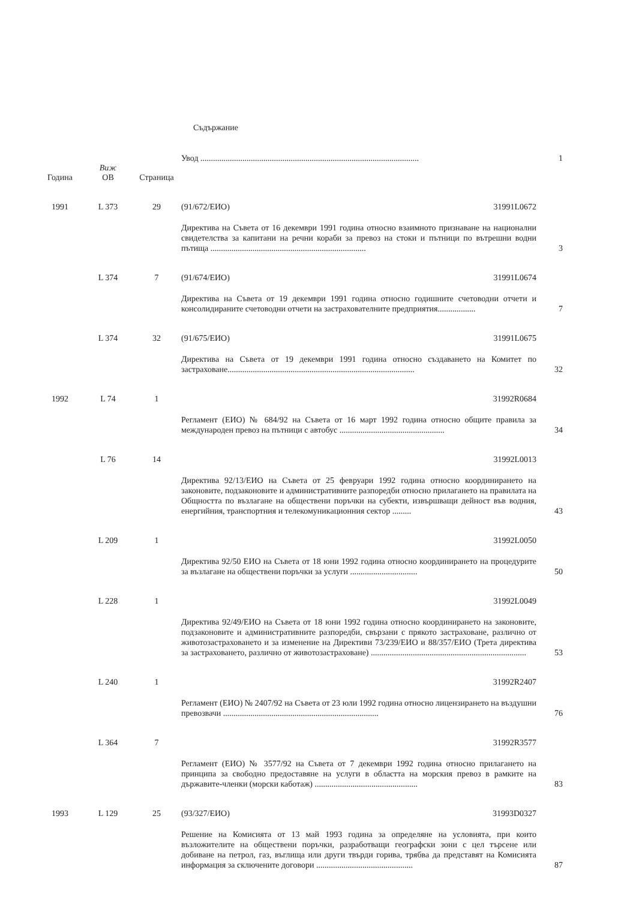Съдържание
| | | | Увод ........................................................................................................ | 1 |
| Година | Виж ОВ | Страница | | |
| 1991 | L 373 | 29 | (91/672/ЕИО) 31991L0672 | |
| | | | Директива на Съвета от 16 декември 1991 година относно взаимното признаване на национални свидетелства за капитани на речни кораби за превоз на стоки и пътници по вътрешни водни пътища .......................................................................... | 3 |
| | L 374 | 7 | (91/674/ЕИО) 31991L0674 | |
| | | | Директива на Съвета от 19 декември 1991 година относно годишните счетоводни отчети и консолидираните счетоводни отчети на застрахователните предприятия.................. | 7 |
| | L 374 | 32 | (91/675/ЕИО) 31991L0675 | |
| | | | Директива на Съвета от 19 декември 1991 година относно създаването на Комитет по застраховане......................................................................................... | 32 |
| 1992 | L 74 | 1 | 31992R0684 | |
| | | | Регламент (ЕИО) № 684/92 на Съвета от 16 март 1992 година относно общите правила за международен превоз на пътници с автобус .................................................. | 34 |
| | L 76 | 14 | 31992L0013 | |
| | | | Директива 92/13/ЕИО на Съвета от 25 февруари 1992 година относно координирането на законовите, подзаконовите и административните разпоредби относно прилагането на правилата на Общността по възлагане на обществени поръчки на субекти, извършващи дейност във водния, енергийния, транспортния и телекомуникационния сектор ......... | 43 |
| | L 209 | 1 | 31992L0050 | |
| | | | Директива 92/50 ЕИО на Съвета от 18 юни 1992 година относно координирането на процедурите за възлагане на обществени поръчки за услуги ................................ | 50 |
| | L 228 | 1 | 31992L0049 | |
| | | | Директива 92/49/ЕИО на Съвета от 18 юни 1992 година относно координирането на законовите, подзаконовите и административните разпоредби, свързани с прякото застраховане, различно от животозастраховането и за изменение на Директиви 73/239/ЕИО и 88/357/ЕИО (Трета директива за застраховането, различно от животозастраховане) .......................................................................... | 53 |
| | L 240 | 1 | 31992R2407 | |
| | | | Регламент (ЕИО) № 2407/92 на Съвета от 23 юли 1992 година относно лицензирането на въздушни превозвачи .......................................................................... | 76 |
| | L 364 | 7 | 31992R3577 | |
| | | | Регламент (ЕИО) № 3577/92 на Съвета от 7 декември 1992 година относно прилагането на принципа за свободно предоставяне на услуги в областта на морския превоз в рамките на държавите-членки (морски каботаж) ................................................. | 83 |
| 1993 | L 129 | 25 | (93/327/ЕИО) 31993D0327 | |
| | | | Решение на Комисията от 13 май 1993 година за определяне на условията, при които възложителите на обществени поръчки, разработващи географски зони с цел търсене или добиване на петрол, газ, въглища или други твърди горива, трябва да представят на Комисията информация за сключените договори .............................................. | 87 |